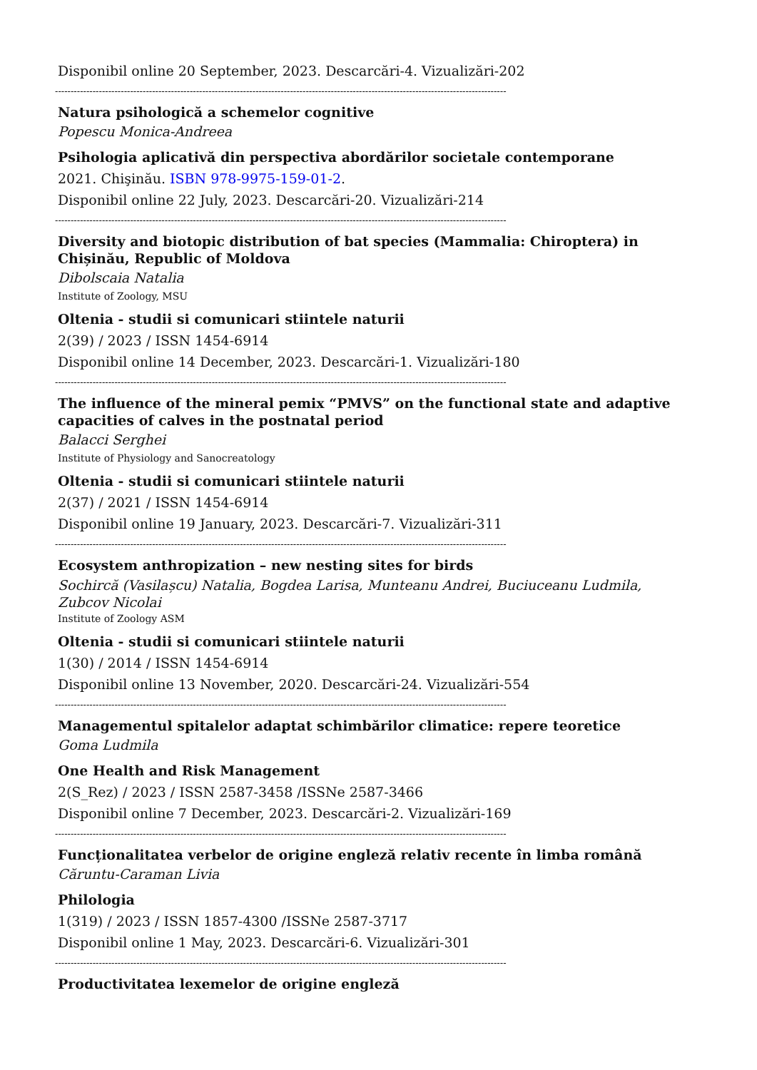Disponibil online 20 September, 2023. Descarcări-4. Vizualizări-202
------------------------------------------------------------------------------------------------------------------------------------------------
Natura psihologică a schemelor cognitive
Popescu Monica-Andreea
Psihologia aplicativă din perspectiva abordărilor societale contemporane
2021. Chişinău. ISBN 978-9975-159-01-2.
Disponibil online 22 July, 2023. Descarcări-20. Vizualizări-214
------------------------------------------------------------------------------------------------------------------------------------------------
Diversity and biotopic distribution of bat species (Mammalia: Chiroptera) in Chișinău, Republic of Moldova
Dibolscaia Natalia
Institute of Zoology, MSU
Oltenia - studii si comunicari stiintele naturii
2(39) / 2023 / ISSN 1454-6914
Disponibil online 14 December, 2023. Descarcări-1. Vizualizări-180
------------------------------------------------------------------------------------------------------------------------------------------------
The influence of the mineral pemix “PMVS” on the functional state and adaptive capacities of calves in the postnatal period
Balacci Serghei
Institute of Physiology and Sanocreatology
Oltenia - studii si comunicari stiintele naturii
2(37) / 2021 / ISSN 1454-6914
Disponibil online 19 January, 2023. Descarcări-7. Vizualizări-311
------------------------------------------------------------------------------------------------------------------------------------------------
Ecosystem anthropization – new nesting sites for birds
Sochircă (Vasilașcu) Natalia, Bogdea Larisa, Munteanu Andrei, Buciuceanu Ludmila, Zubcov Nicolai
Institute of Zoology ASM
Oltenia - studii si comunicari stiintele naturii
1(30) / 2014 / ISSN 1454-6914
Disponibil online 13 November, 2020. Descarcări-24. Vizualizări-554
------------------------------------------------------------------------------------------------------------------------------------------------
Managementul spitalelor adaptat schimbărilor climatice: repere teoretice
Goma Ludmila
One Health and Risk Management
2(S_Rez) / 2023 / ISSN 2587-3458 /ISSNe 2587-3466
Disponibil online 7 December, 2023. Descarcări-2. Vizualizări-169
------------------------------------------------------------------------------------------------------------------------------------------------
Funcționalitatea verbelor de origine engleză relativ recente în limba română
Căruntu-Caraman Livia
Philologia
1(319) / 2023 / ISSN 1857-4300 /ISSNe 2587-3717
Disponibil online 1 May, 2023. Descarcări-6. Vizualizări-301
------------------------------------------------------------------------------------------------------------------------------------------------
Productivitatea lexemelor de origine engleză